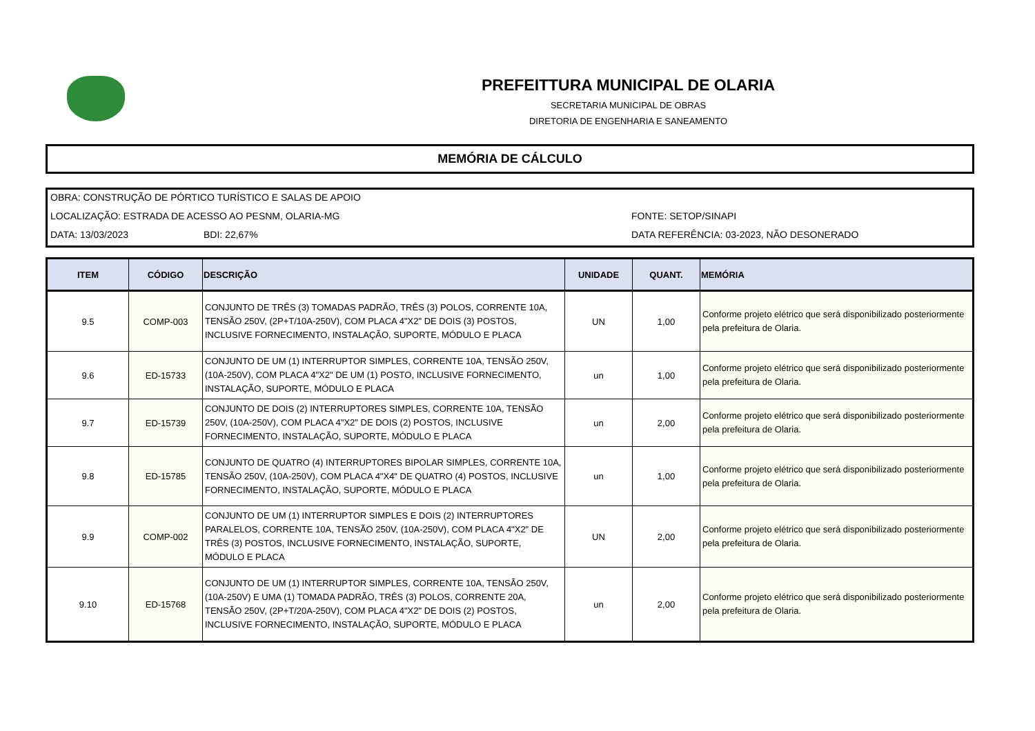PREFEITTURA MUNICIPAL DE OLARIA
SECRETARIA MUNICIPAL DE OBRAS
DIRETORIA DE ENGENHARIA E SANEAMENTO
MEMÓRIA DE CÁLCULO
OBRA: CONSTRUÇÃO DE PÓRTICO TURÍSTICO E SALAS DE APOIO
LOCALIZAÇÃO: ESTRADA DE ACESSO AO PESNM, OLARIA-MG FONTE: SETOP/SINAPI
DATA: 13/03/2023 BDI: 22,67% DATA REFERÊNCIA: 03-2023, NÃO DESONERADO
| ITEM | CÓDIGO | DESCRIÇÃO | UNIDADE | QUANT. | MEMÓRIA |
| --- | --- | --- | --- | --- | --- |
| 9.5 | COMP-003 | CONJUNTO DE TRÊS (3) TOMADAS PADRÃO, TRÊS (3) POLOS, CORRENTE 10A, TENSÃO 250V, (2P+T/10A-250V), COM PLACA 4"X2" DE DOIS (3) POSTOS, INCLUSIVE FORNECIMENTO, INSTALAÇÃO, SUPORTE, MÓDULO E PLACA | UN | 1,00 | Conforme projeto elétrico que será disponibilizado posteriormente pela prefeitura de Olaria. |
| 9.6 | ED-15733 | CONJUNTO DE UM (1) INTERRUPTOR SIMPLES, CORRENTE 10A, TENSÃO 250V, (10A-250V), COM PLACA 4"X2" DE UM (1) POSTO, INCLUSIVE FORNECIMENTO, INSTALAÇÃO, SUPORTE, MÓDULO E PLACA | un | 1,00 | Conforme projeto elétrico que será disponibilizado posteriormente pela prefeitura de Olaria. |
| 9.7 | ED-15739 | CONJUNTO DE DOIS (2) INTERRUPTORES SIMPLES, CORRENTE 10A, TENSÃO 250V, (10A-250V), COM PLACA 4"X2" DE DOIS (2) POSTOS, INCLUSIVE FORNECIMENTO, INSTALAÇÃO, SUPORTE, MÓDULO E PLACA | un | 2,00 | Conforme projeto elétrico que será disponibilizado posteriormente pela prefeitura de Olaria. |
| 9.8 | ED-15785 | CONJUNTO DE QUATRO (4) INTERRUPTORES BIPOLAR SIMPLES, CORRENTE 10A, TENSÃO 250V, (10A-250V), COM PLACA 4"X4" DE QUATRO (4) POSTOS, INCLUSIVE FORNECIMENTO, INSTALAÇÃO, SUPORTE, MÓDULO E PLACA | un | 1,00 | Conforme projeto elétrico que será disponibilizado posteriormente pela prefeitura de Olaria. |
| 9.9 | COMP-002 | CONJUNTO DE UM (1) INTERRUPTOR SIMPLES E DOIS (2) INTERRUPTORES PARALELOS, CORRENTE 10A, TENSÃO 250V, (10A-250V), COM PLACA 4"X2" DE TRÊS (3) POSTOS, INCLUSIVE FORNECIMENTO, INSTALAÇÃO, SUPORTE, MÓDULO E PLACA | UN | 2,00 | Conforme projeto elétrico que será disponibilizado posteriormente pela prefeitura de Olaria. |
| 9.10 | ED-15768 | CONJUNTO DE UM (1) INTERRUPTOR SIMPLES, CORRENTE 10A, TENSÃO 250V, (10A-250V) E UMA (1) TOMADA PADRÃO, TRÊS (3) POLOS, CORRENTE 20A, TENSÃO 250V, (2P+T/20A-250V), COM PLACA 4"X2" DE DOIS (2) POSTOS, INCLUSIVE FORNECIMENTO, INSTALAÇÃO, SUPORTE, MÓDULO E PLACA | un | 2,00 | Conforme projeto elétrico que será disponibilizado posteriormente pela prefeitura de Olaria. |